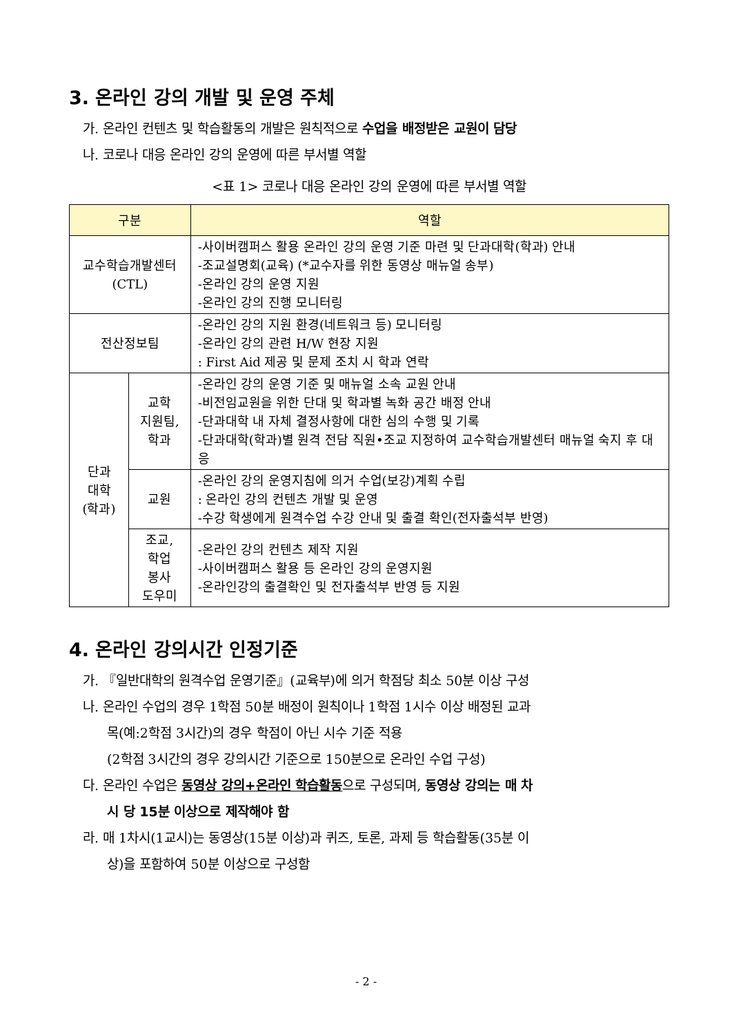3. 온라인 강의 개발 및 운영 주체
가. 온라인 컨텐츠 및 학습활동의 개발은 원칙적으로 수업을 배정받은 교원이 담당
나. 코로나 대응 온라인 강의 운영에 따른 부서별 역할
<표 1> 코로나 대응 온라인 강의 운영에 따른 부서별 역할
| 구분 | | 역할 |
| --- | --- | --- |
| 교수학습개발센터 (CTL) | | -사이버캠퍼스 활용 온라인 강의 운영 기준 마련 및 단과대학(학과) 안내 -조교설명회(교육) (*교수자를 위한 동영상 매뉴얼 송부) -온라인 강의 운영 지원 -온라인 강의 진행 모니터링 |
| 전산정보팀 | | -온라인 강의 지원 환경(네트워크 등) 모니터링 -온라인 강의 관련 H/W 현장 지원 : First Aid 제공 및 문제 조치 시 학과 연락 |
| 단과 대학 (학과) | 교학 지원팀, 학과 | -온라인 강의 운영 기준 및 매뉴얼 소속 교원 안내 -비전임교원을 위한 단대 및 학과별 녹화 공간 배정 안내 -단과대학 내 자체 결정사항에 대한 심의 수행 및 기록 -단과대학(학과)별 원격 전담 직원•조교 지정하여 교수학습개발센터 매뉴얼 숙지 후 대응 |
| | 교원 | -온라인 강의 운영지침에 의거 수업(보강)계획 수립 : 온라인 강의 컨텐츠 개발 및 운영 -수강 학생에게 원격수업 수강 안내 및 출결 확인(전자출석부 반영) |
| | 조교, 학업 봉사 도우미 | -온라인 강의 컨텐츠 제작 지원 -사이버캠퍼스 활용 등 온라인 강의 운영지원 -온라인강의 출결확인 및 전자출석부 반영 등 지원 |
4. 온라인 강의시간 인정기준
가. 『일반대학의 원격수업 운영기준』(교육부)에 의거 학점당 최소 50분 이상 구성
나. 온라인 수업의 경우 1학점 50분 배정이 원칙이나 1학점 1시수 이상 배정된 교과
목(예:2학점 3시간)의 경우 학점이 아닌 시수 기준 적용
(2학점 3시간의 경우 강의시간 기준으로 150분으로 온라인 수업 구성)
다. 온라인 수업은 동영상 강의+온라인 학습활동으로 구성되며, 동영상 강의는 매 차
시 당 15분 이상으로 제작해야 함
라. 매 1차시(1교시)는 동영상(15분 이상)과 퀴즈, 토론, 과제 등 학습활동(35분 이
상)을 포함하여 50분 이상으로 구성함
- 2 -